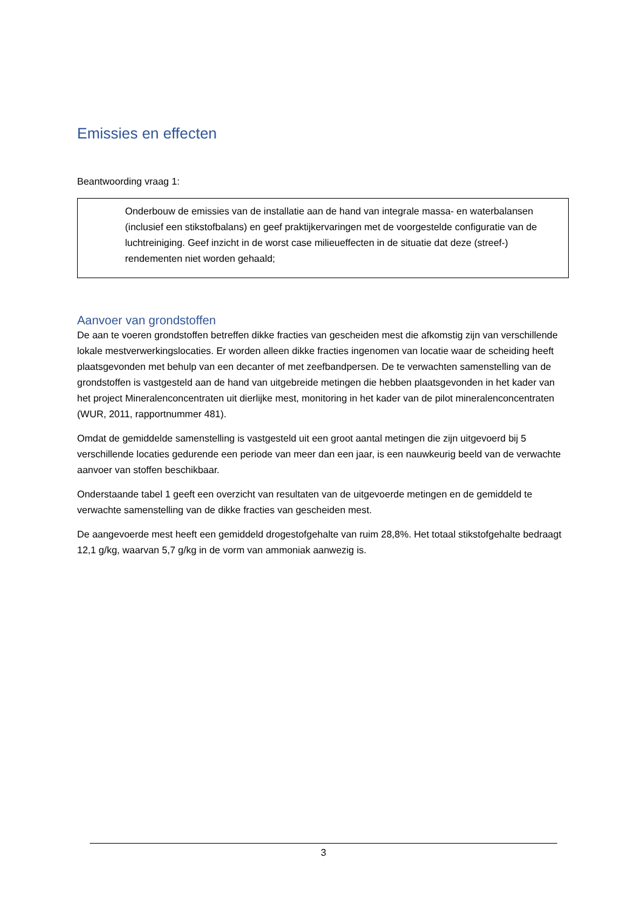Emissies en effecten
Beantwoording vraag 1:
Onderbouw de emissies van de installatie aan de hand van integrale massa- en waterbalansen (inclusief een stikstofbalans) en geef praktijkervaringen met de voorgestelde configuratie van de luchtreiniging. Geef inzicht in de worst case milieueffecten in de situatie dat deze (streef-) rendementen niet worden gehaald;
Aanvoer van grondstoffen
De aan te voeren grondstoffen betreffen dikke fracties van gescheiden mest die afkomstig zijn van verschillende lokale mestverwerkingslocaties. Er worden alleen dikke fracties ingenomen van locatie waar de scheiding heeft plaatsgevonden met behulp van een decanter of met zeefbandpersen. De te verwachten samenstelling van de grondstoffen is vastgesteld aan de hand van uitgebreide metingen die hebben plaatsgevonden in het kader van het project Mineralenconcentraten uit dierlijke mest, monitoring in het kader van de pilot mineralenconcentraten (WUR, 2011, rapportnummer 481).
Omdat de gemiddelde samenstelling is vastgesteld uit een groot aantal metingen die zijn uitgevoerd bij 5 verschillende locaties gedurende een periode van meer dan een jaar, is een nauwkeurig beeld van de verwachte aanvoer van stoffen beschikbaar.
Onderstaande tabel 1 geeft een overzicht van resultaten van de uitgevoerde metingen en de gemiddeld te verwachte samenstelling van de dikke fracties van gescheiden mest.
De aangevoerde mest heeft een gemiddeld drogestofgehalte van ruim 28,8%. Het totaal stikstofgehalte bedraagt 12,1 g/kg, waarvan 5,7 g/kg in de vorm van ammoniak aanwezig is.
3